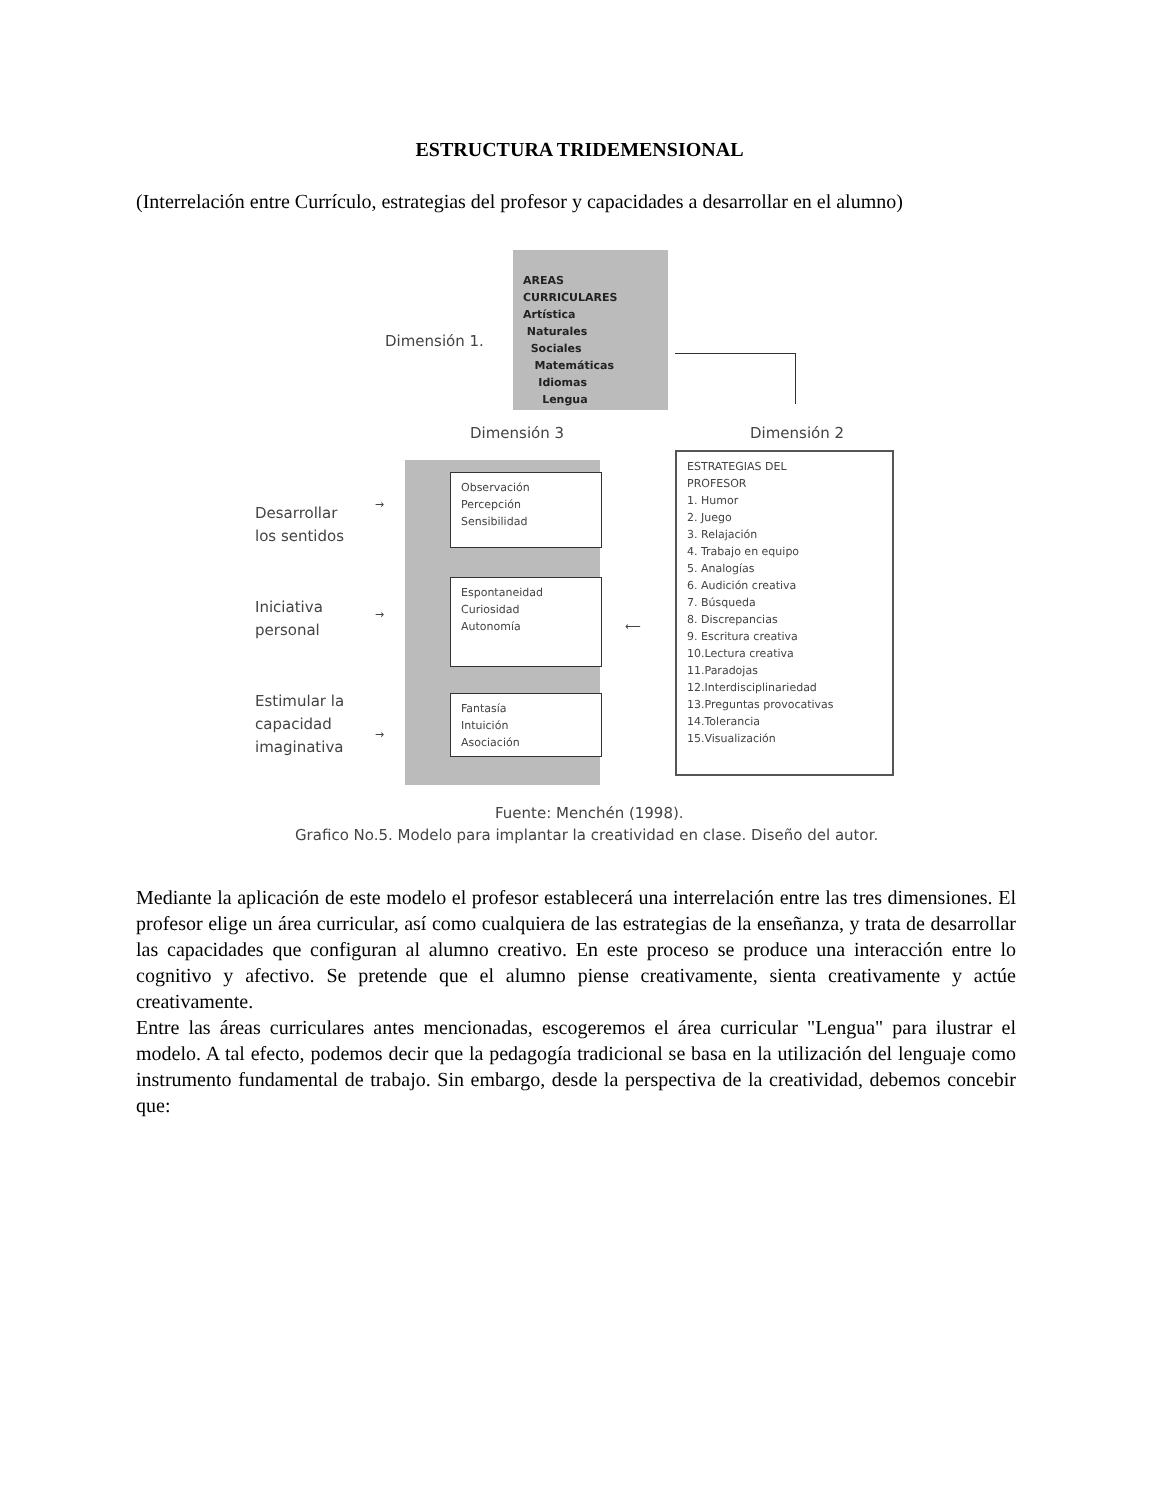ESTRUCTURA TRIDEMENSIONAL
(Interrelación entre Currículo, estrategias del profesor y capacidades a desarrollar en el alumno)
AREAS
CURRICULARES
Artística
Naturales
Sociales
Matemáticas
Idiomas
Lengua
Dimensión 1.
Dimensión 3 Dimensión 2
Observación
Percepción
Sensibilidad
Espontaneidad
Curiosidad
Autonomía
Fantasía
Intuición
Asociación
Desarrollar
los sentidos
Iniciativa
personal
Estimular la
capacidad
imaginativa
→
→
→
⟵
ESTRATEGIAS DEL
PROFESOR
1. Humor
2. Juego
3. Relajación
4. Trabajo en equipo
5. Analogías
6. Audición creativa
7. Búsqueda
8. Discrepancias
9. Escritura creativa
10.Lectura creativa
11.Paradojas
12.Interdisciplinariedad
13.Preguntas provocativas
14.Tolerancia
15.Visualización
Fuente: Menchén (1998).
Grafico No.5. Modelo para implantar la creatividad en clase. Diseño del autor.
Mediante la aplicación de este modelo el profesor establecerá una interrelación entre las tres dimensiones. El profesor elige un área curricular, así como cualquiera de las estrategias de la enseñanza, y trata de desarrollar las capacidades que configuran al alumno creativo. En este proceso se produce una interacción entre lo cognitivo y afectivo. Se pretende que el alumno piense creativamente, sienta creativamente y actúe creativamente.
Entre las áreas curriculares antes mencionadas, escogeremos el área curricular "Lengua" para ilustrar el modelo. A tal efecto, podemos decir que la pedagogía tradicional se basa en la utilización del lenguaje como instrumento fundamental de trabajo. Sin embargo, desde la perspectiva de la creatividad, debemos concebir que: